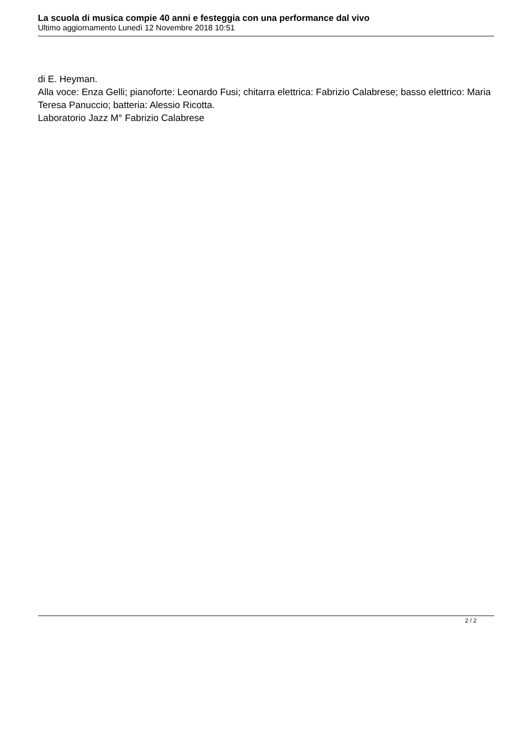La scuola di musica compie 40 anni e festeggia con una performance dal vivo
Ultimo aggiornamento Lunedì 12 Novembre 2018 10:51
di E. Heyman.
Alla voce: Enza Gelli; pianoforte: Leonardo Fusi; chitarra elettrica: Fabrizio Calabrese; basso elettrico: Maria Teresa Panuccio; batteria: Alessio Ricotta.
Laboratorio Jazz M° Fabrizio Calabrese
2 / 2